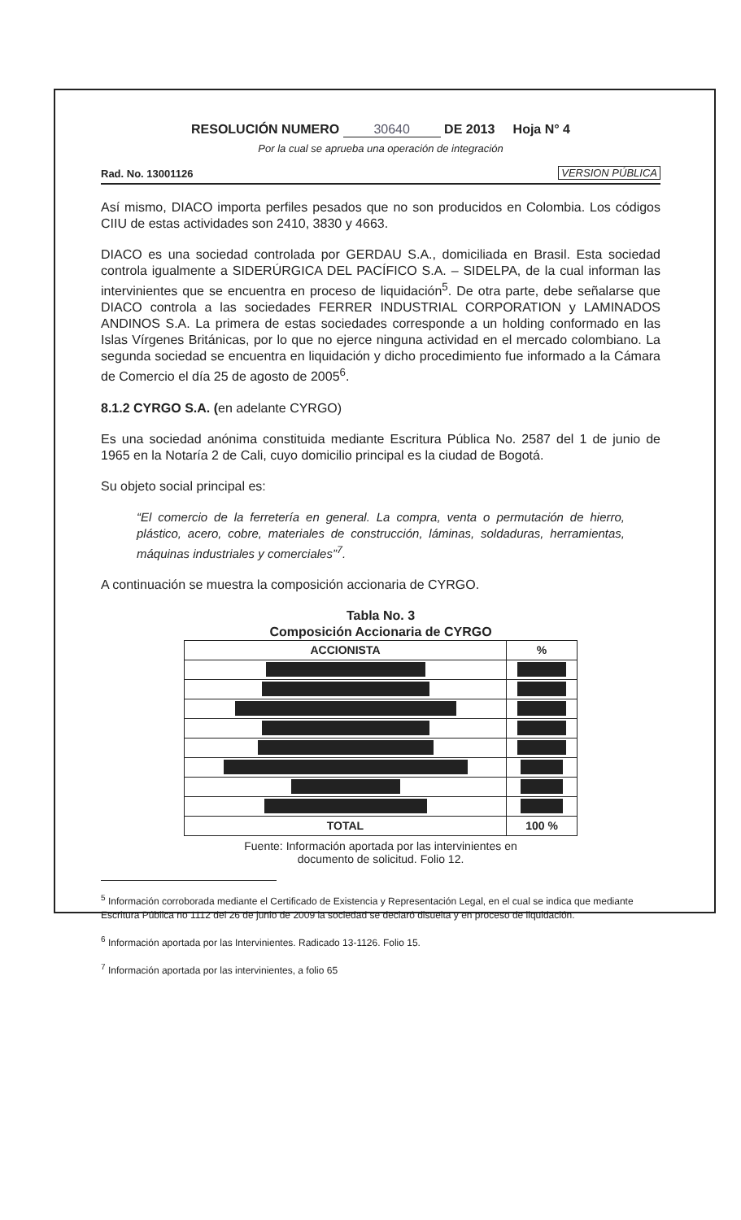RESOLUCIÓN NUMERO 30640 DE 2013 Hoja N° 4
Por la cual se aprueba una operación de integración
Rad. No. 13001126 VERSION PÚBLICA
Así mismo, DIACO importa perfiles pesados que no son producidos en Colombia. Los códigos CIIU de estas actividades son 2410, 3830 y 4663.
DIACO es una sociedad controlada por GERDAU S.A., domiciliada en Brasil. Esta sociedad controla igualmente a SIDERÚRGICA DEL PACÍFICO S.A. – SIDELPA, de la cual informan las intervinientes que se encuentra en proceso de liquidación<sup>5</sup>. De otra parte, debe señalarse que DIACO controla a las sociedades FERRER INDUSTRIAL CORPORATION y LAMINADOS ANDINOS S.A. La primera de estas sociedades corresponde a un holding conformado en las Islas Vírgenes Británicas, por lo que no ejerce ninguna actividad en el mercado colombiano. La segunda sociedad se encuentra en liquidación y dicho procedimiento fue informado a la Cámara de Comercio el día 25 de agosto de 2005<sup>6</sup>.
8.1.2 CYRGO S.A. (en adelante CYRGO)
Es una sociedad anónima constituida mediante Escritura Pública No. 2587 del 1 de junio de 1965 en la Notaría 2 de Cali, cuyo domicilio principal es la ciudad de Bogotá.
Su objeto social principal es:
“El comercio de la ferretería en general. La compra, venta o permutación de hierro, plástico, acero, cobre, materiales de construcción, láminas, soldaduras, herramientas, máquinas industriales y comerciales”<sup>7</sup>.
A continuación se muestra la composición accionaria de CYRGO.
Tabla No. 3
Composición Accionaria de CYRGO
| ACCIONISTA | % |
| --- | --- |
| TOTAL | 100 % |
Fuente: Información aportada por las intervinientes en
documento de solicitud. Folio 12.
<sup>5</sup> Información corroborada mediante el Certificado de Existencia y Representación Legal, en el cual se indica que mediante Escritura Pública no 1112 del 26 de junio de 2009 la sociedad se declaró disuelta y en proceso de liquidación.
<sup>6</sup> Información aportada por las Intervinientes. Radicado 13-1126. Folio 15.
<sup>7</sup> Información aportada por las intervinientes, a folio 65